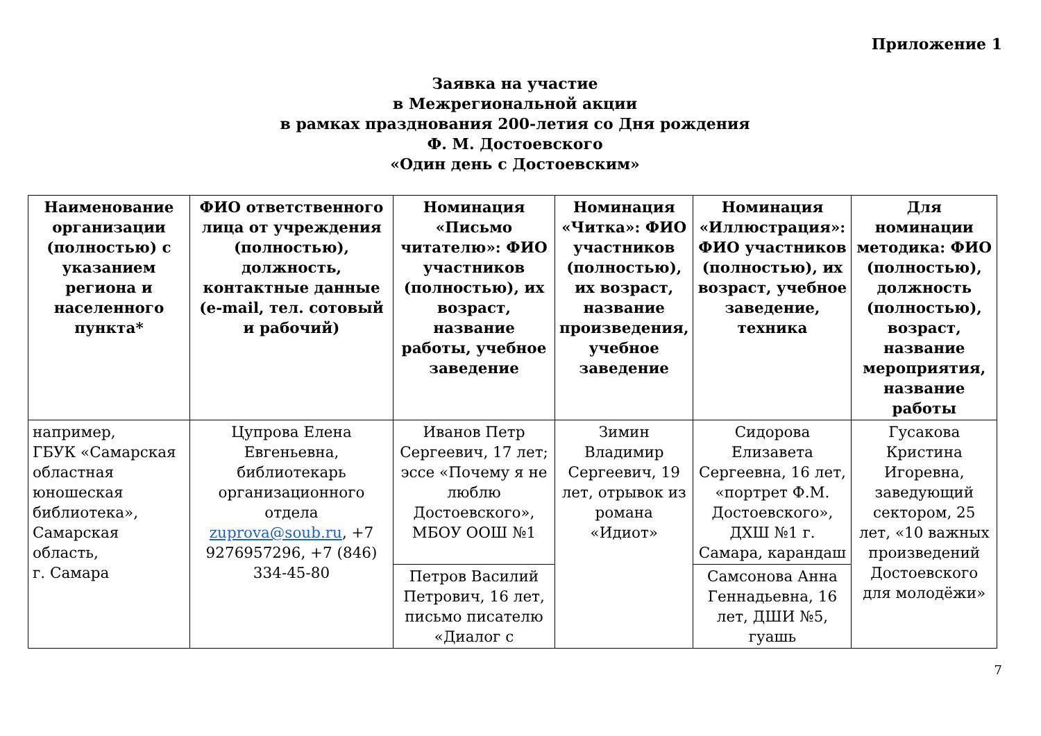Приложение 1
Заявка на участие
в Межрегиональной акции
в рамках празднования 200-летия со Дня рождения
Ф. М. Достоевского
«Один день с Достоевским»
| Наименование организации (полностью) с указанием региона и населенного пункта* | ФИО ответственного лица от учреждения (полностью), должность, контактные данные (e-mail, тел. сотовый и рабочий) | Номинация «Письмо читателю»: ФИО участников (полностью), их возраст, название работы, учебное заведение | Номинация «Читка»: ФИО участников (полностью), их возраст, название произведения, учебное заведение | Номинация «Иллюстрация»: ФИО участников (полностью), их возраст, учебное заведение, техника | Для номинации методика: ФИО (полностью), должность (полностью), возраст, название мероприятия, название работы |
| --- | --- | --- | --- | --- | --- |
| например, ГБУК «Самарская областная юношеская библиотека», Самарская область, г. Самара | Цупрова Елена Евгеньевна, библиотекарь организационного отдела zuprova@soub.ru , +7 9276957296, +7 (846) 334-45-80 | Иванов Петр Сергеевич, 17 лет; эссе «Почему я не люблю Достоевского», МБОУ ООШ №1 | Зимин Владимир Сергеевич, 19 лет, отрывок из романа «Идиот» | Сидорова Елизавета Сергеевна, 16 лет, «портрет Ф.М. Достоевского», ДХШ №1 г. Самара, карандаш | Гусакова Кристина Игоревна, заведующий сектором, 25 лет, «10 важных произведений Достоевского для молодёжи» |
| | | Петров Василий Петрович, 16 лет, письмо писателю «Диалог с | | Самсонова Анна Геннадьевна, 16 лет, ДШИ №5, гуашь | |
7